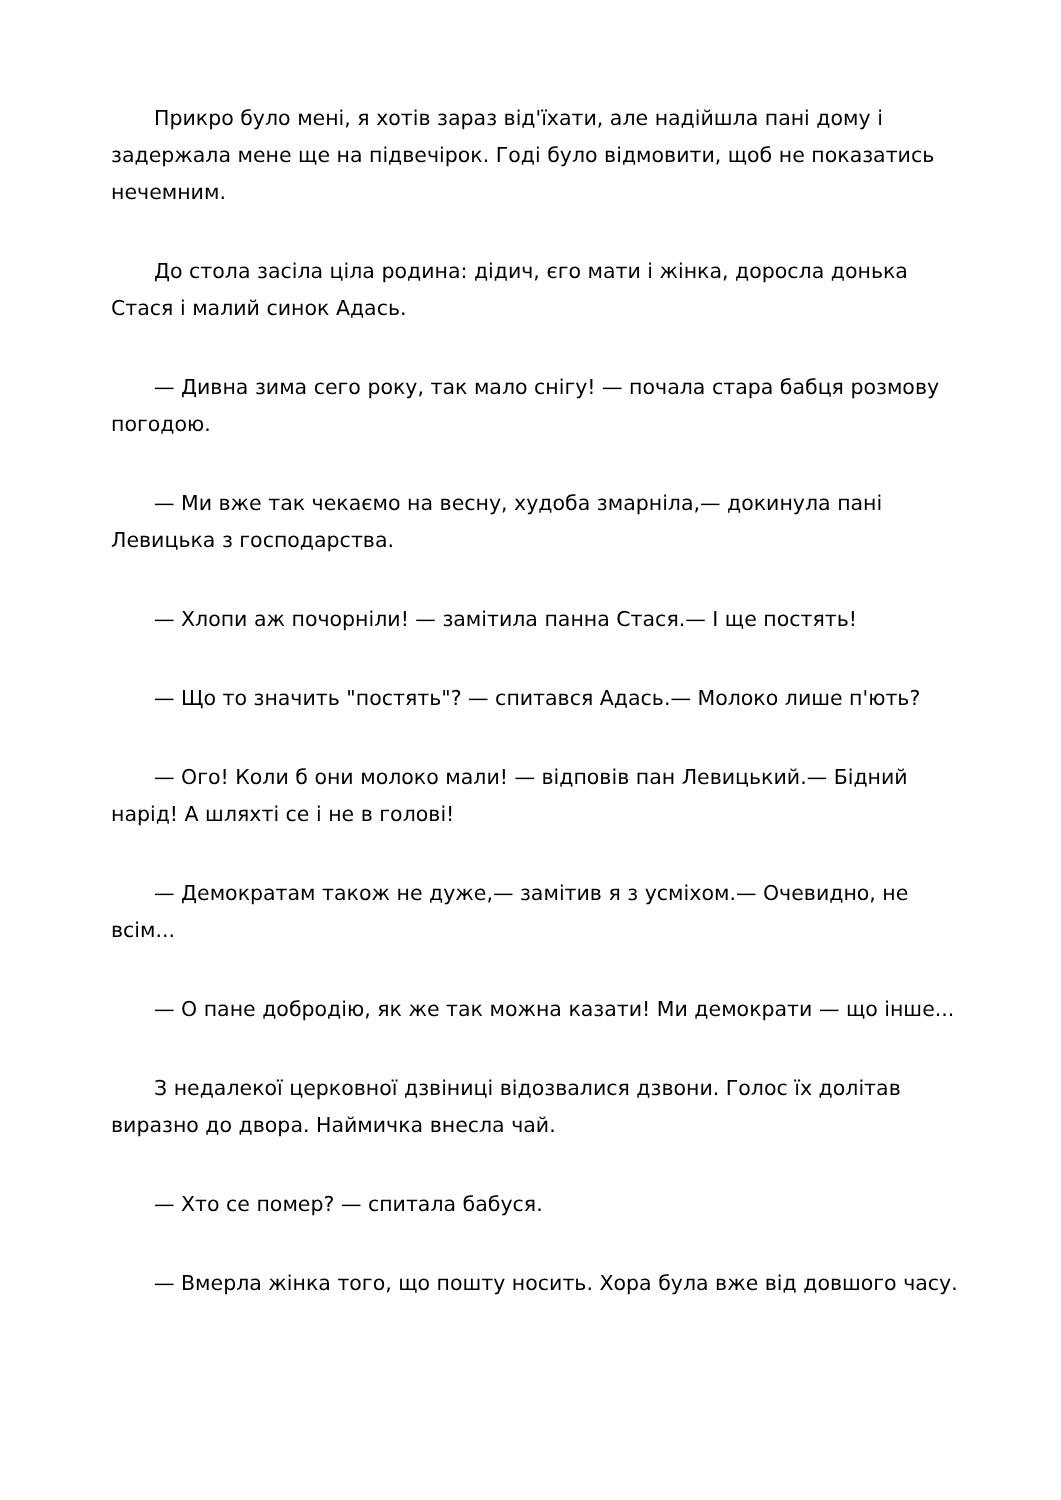Прикро було мені, я хотів зараз від'їхати, але надійшла пані дому і задержала мене ще на підвечірок. Годі було відмовити, щоб не показатись нечемним.
До стола засіла ціла родина: дідич, єго мати і жінка, доросла донька Стася і малий синок Адась.
— Дивна зима сего року, так мало снігу! — почала стара бабця розмову погодою.
— Ми вже так чекаємо на весну, худоба змарніла,— докинула пані Левицька з господарства.
— Хлопи аж почорніли! — замітила панна Стася.— І ще постять!
— Що то значить "постять"? — спитався Адась.— Молоко лише п'ють?
— Ого! Коли б они молоко мали! — відповів пан Левицький.— Бідний нарід! А шляхті се і не в голові!
— Демократам також не дуже,— замітив я з усміхом.— Очевидно, не всім...
— О пане добродію, як же так можна казати! Ми демократи — що інше...
З недалекої церковної дзвіниці відозвалися дзвони. Голос їх долітав виразно до двора. Наймичка внесла чай.
— Хто се помер? — спитала бабуся.
— Вмерла жінка того, що пошту носить. Хора була вже від довшого часу.